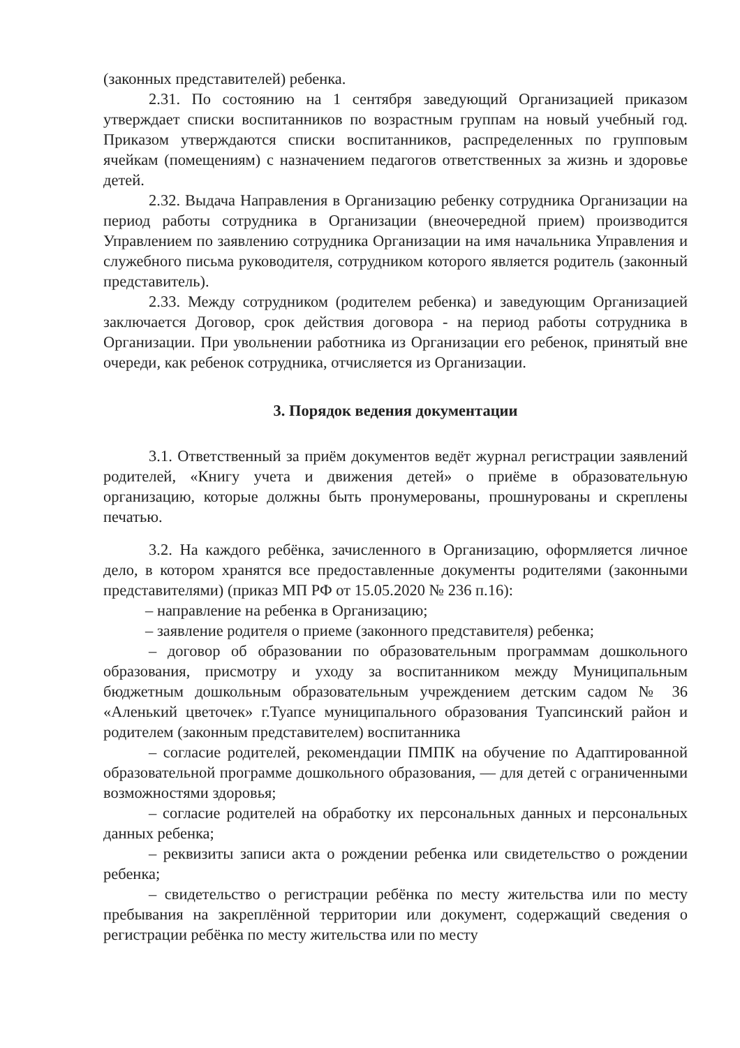(законных представителей) ребенка.
2.31. По состоянию на 1 сентября заведующий Организацией приказом утверждает списки воспитанников по возрастным группам на новый учебный год. Приказом утверждаются списки воспитанников, распределенных по групповым ячейкам (помещениям) с назначением педагогов ответственных за жизнь и здоровье детей.
2.32. Выдача Направления в Организацию ребенку сотрудника Организации на период работы сотрудника в Организации (внеочередной прием) производится Управлением по заявлению сотрудника Организации на имя начальника Управления и служебного письма руководителя, сотрудником которого является родитель (законный представитель).
2.33. Между сотрудником (родителем ребенка) и заведующим Организацией заключается Договор, срок действия договора - на период работы сотрудника в Организации. При увольнении работника из Организации его ребенок, принятый вне очереди, как ребенок сотрудника, отчисляется из Организации.
3. Порядок ведения документации
3.1. Ответственный за приём документов ведёт журнал регистрации заявлений родителей, «Книгу учета и движения детей» о приёме в образовательную организацию, которые должны быть пронумерованы, прошнурованы и скреплены печатью.
3.2. На каждого ребёнка, зачисленного в Организацию, оформляется личное дело, в котором хранятся все предоставленные документы родителями (законными представителями) (приказ МП РФ от 15.05.2020 № 236 п.16):
– направление на ребенка в Организацию;
– заявление родителя о приеме (законного представителя) ребенка;
– договор об образовании по образовательным программам дошкольного образования, присмотру и уходу за воспитанником между Муниципальным бюджетным дошкольным образовательным учреждением детским садом № 36 «Аленький цветочек» г.Туапсе муниципального образования Туапсинский район и родителем (законным представителем) воспитанника
– согласие родителей, рекомендации ПМПК на обучение по Адаптированной образовательной программе дошкольного образования, — для детей с ограниченными возможностями здоровья;
– согласие родителей на обработку их персональных данных и персональных данных ребенка;
– реквизиты записи акта о рождении ребенка или свидетельство о рождении ребенка;
– свидетельство о регистрации ребёнка по месту жительства или по месту пребывания на закреплённой территории или документ, содержащий сведения о регистрации ребёнка по месту жительства или по месту